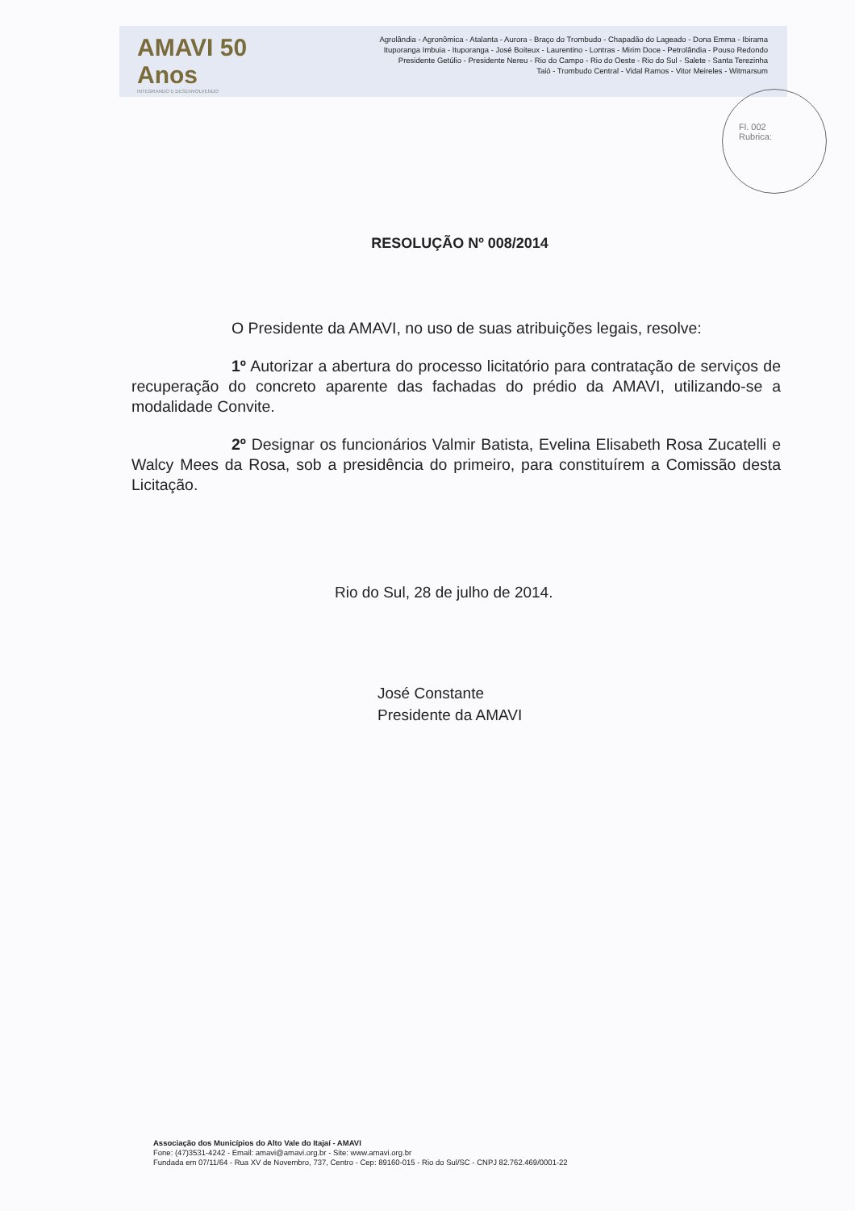AMAVI 50 Anos
INTEGRANDO E DESENVOLVENDO
Agrolândia - Agronômica - Atalanta - Aurora - Braço do Trombudo - Chapadão do Lageado - Dona Emma - Ibirama
Ituporanga Imbuia - Ituporanga - José Boiteux - Laurentino - Lontras - Mirim Doce - Petrolândia - Pouso Redondo
Presidente Getúlio - Presidente Nereu - Rio do Campo - Rio do Oeste - Rio do Sul - Salete - Santa Terezinha
Taió - Trombudo Central - Vidal Ramos - Vitor Meireles - Witmarsum
Fl. 002
Rubrica:
RESOLUÇÃO Nº 008/2014
O Presidente da AMAVI, no uso de suas atribuições legais, resolve:
1º Autorizar a abertura do processo licitatório para contratação de serviços de recuperação do concreto aparente das fachadas do prédio da AMAVI, utilizando-se a modalidade Convite.
2º Designar os funcionários Valmir Batista, Evelina Elisabeth Rosa Zucatelli e Walcy Mees da Rosa, sob a presidência do primeiro, para constituírem a Comissão desta Licitação.
Rio do Sul, 28 de julho de 2014.
José Constante
Presidente da AMAVI
Associação dos Municípios do Alto Vale do Itajaí - AMAVI
Fone: (47)3531-4242 - Email: amavi@amavi.org.br - Site: www.amavi.org.br
Fundada em 07/11/64 - Rua XV de Novembro, 737, Centro - Cep: 89160-015 - Rio do Sul/SC - CNPJ 82.762.469/0001-22